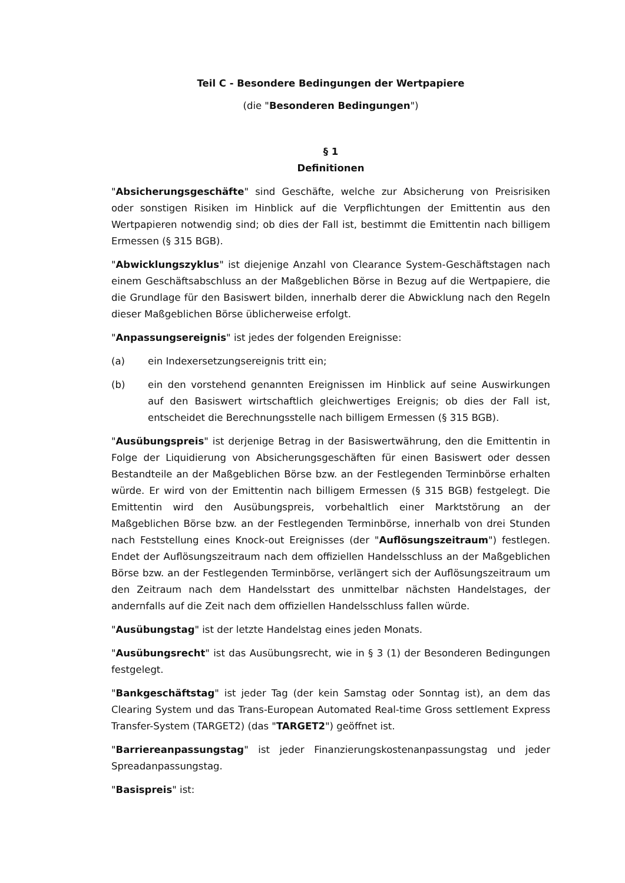Teil C - Besondere Bedingungen der Wertpapiere
(die "Besonderen Bedingungen")
§ 1
Definitionen
"Absicherungsgeschäfte" sind Geschäfte, welche zur Absicherung von Preisrisiken oder sonstigen Risiken im Hinblick auf die Verpflichtungen der Emittentin aus den Wertpapieren notwendig sind; ob dies der Fall ist, bestimmt die Emittentin nach billigem Ermessen (§ 315 BGB).
"Abwicklungszyklus" ist diejenige Anzahl von Clearance System-Geschäftstagen nach einem Geschäftsabschluss an der Maßgeblichen Börse in Bezug auf die Wertpapiere, die die Grundlage für den Basiswert bilden, innerhalb derer die Abwicklung nach den Regeln dieser Maßgeblichen Börse üblicherweise erfolgt.
"Anpassungsereignis" ist jedes der folgenden Ereignisse:
(a) ein Indexersetzungsereignis tritt ein;
(b) ein den vorstehend genannten Ereignissen im Hinblick auf seine Auswirkungen auf den Basiswert wirtschaftlich gleichwertiges Ereignis; ob dies der Fall ist, entscheidet die Berechnungsstelle nach billigem Ermessen (§ 315 BGB).
"Ausübungspreis" ist derjenige Betrag in der Basiswertwährung, den die Emittentin in Folge der Liquidierung von Absicherungsgeschäften für einen Basiswert oder dessen Bestandteile an der Maßgeblichen Börse bzw. an der Festlegenden Terminbörse erhalten würde. Er wird von der Emittentin nach billigem Ermessen (§ 315 BGB) festgelegt. Die Emittentin wird den Ausübungspreis, vorbehaltlich einer Marktstörung an der Maßgeblichen Börse bzw. an der Festlegenden Terminbörse, innerhalb von drei Stunden nach Feststellung eines Knock-out Ereignisses (der "Auflösungszeitraum") festlegen. Endet der Auflösungszeitraum nach dem offiziellen Handelsschluss an der Maßgeblichen Börse bzw. an der Festlegenden Terminbörse, verlängert sich der Auflösungszeitraum um den Zeitraum nach dem Handelsstart des unmittelbar nächsten Handelstages, der andernfalls auf die Zeit nach dem offiziellen Handelsschluss fallen würde.
"Ausübungstag" ist der letzte Handelstag eines jeden Monats.
"Ausübungsrecht" ist das Ausübungsrecht, wie in § 3 (1) der Besonderen Bedingungen festgelegt.
"Bankgeschäftstag" ist jeder Tag (der kein Samstag oder Sonntag ist), an dem das Clearing System und das Trans-European Automated Real-time Gross settlement Express Transfer-System (TARGET2) (das "TARGET2") geöffnet ist.
"Barriereanpassungstag" ist jeder Finanzierungskostenanpassungstag und jeder Spreadanpassungstag.
"Basispreis" ist: